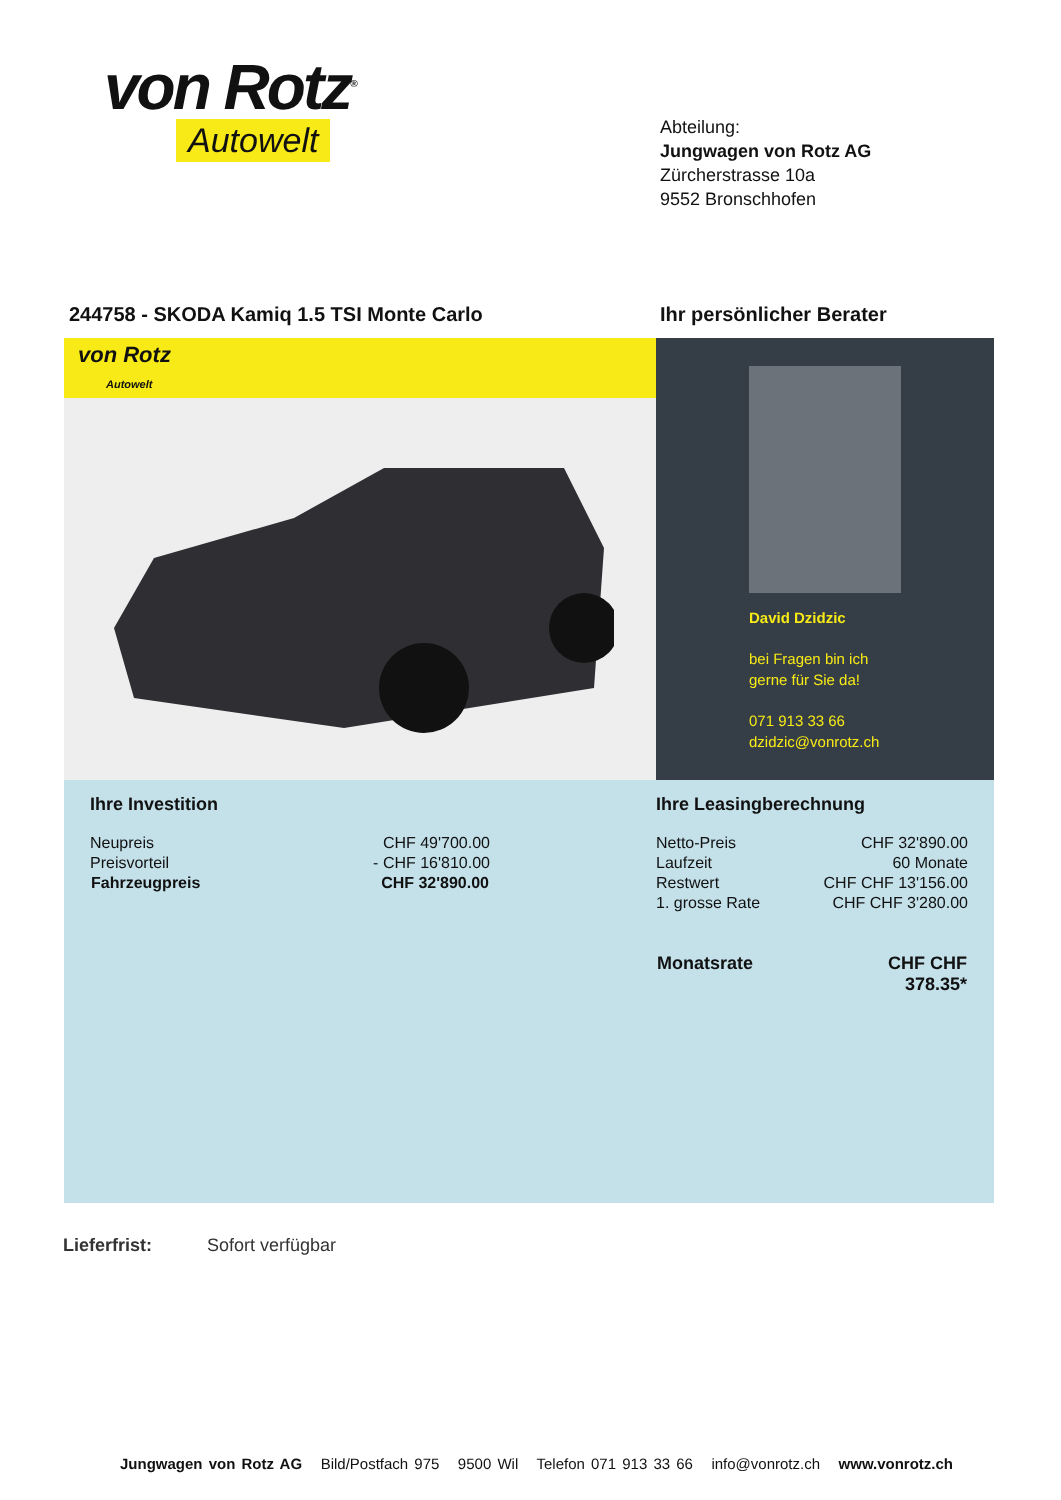von Rotz<sup>®</sup>
Autowelt
Abteilung:
Jungwagen von Rotz AG
Zürcherstrasse 10a
9552 Bronschhofen
244758 - SKODA Kamiq 1.5 TSI Monte Carlo
Ihr persönlicher Berater
von Rotz
Autowelt
David Dzidzic
bei Fragen bin ich
gerne für Sie da!
071 913 33 66
dzidzic@vonrotz.ch
Ihre Investition
| Neupreis | CHF 49'700.00 |
| Preisvorteil | - CHF 16'810.00 |
| Fahrzeugpreis | CHF 32'890.00 |
Ihre Leasingberechnung
| Netto-Preis | CHF 32'890.00 |
| Laufzeit | 60 Monate |
| Restwert | CHF CHF 13'156.00 |
| 1. grosse Rate | CHF CHF 3'280.00 |
| Monatsrate | CHF CHF 378.35* |
Lieferfrist: Sofort verfügbar
Jungwagen von Rotz AG Bild/Postfach 975 9500 Wil Telefon 071 913 33 66 info@vonrotz.ch www.vonrotz.ch